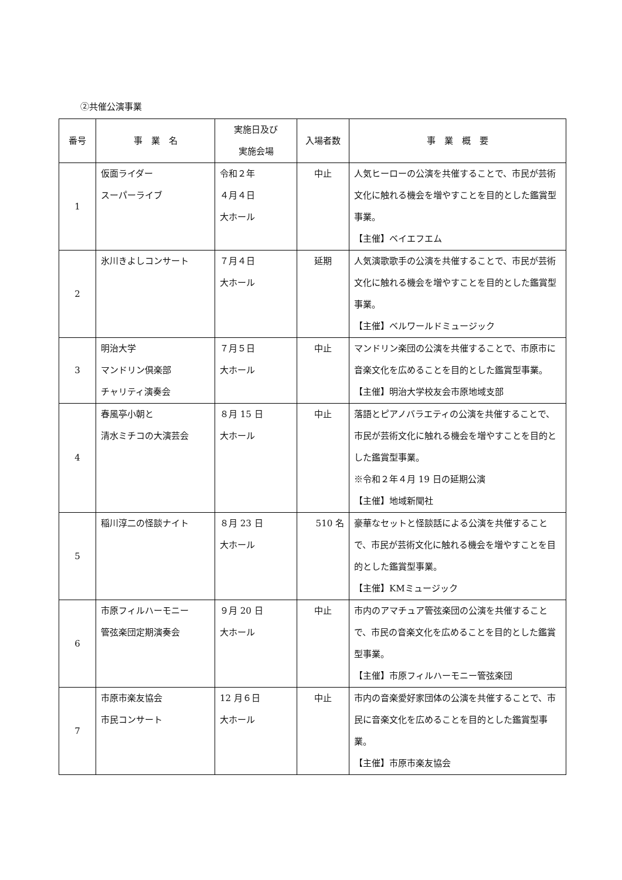②共催公演事業
| 番号 | 事 業 名 | 実施日及び 実施会場 | 入場者数 | 事 業 概 要 |
| --- | --- | --- | --- | --- |
| 1 | 仮面ライダー スーパーライブ | 令和２年 ４月４日 大ホール | 中止 | 人気ヒーローの公演を共催することで、市民が芸術文化に触れる機会を増やすことを目的とした鑑賞型事業。 【主催】ベイエフエム |
| 2 | 氷川きよしコンサート | ７月４日 大ホール | 延期 | 人気演歌歌手の公演を共催することで、市民が芸術文化に触れる機会を増やすことを目的とした鑑賞型事業。 【主催】ベルワールドミュージック |
| 3 | 明治大学 マンドリン倶楽部 チャリティ演奏会 | ７月５日 大ホール | 中止 | マンドリン楽団の公演を共催することで、市原市に音楽文化を広めることを目的とした鑑賞型事業。 【主催】明治大学校友会市原地域支部 |
| 4 | 春風亭小朝と 清水ミチコの大演芸会 | ８月 15 日 大ホール | 中止 | 落語とピアノバラエティの公演を共催することで、市民が芸術文化に触れる機会を増やすことを目的とした鑑賞型事業。 ※令和２年４月 19 日の延期公演 【主催】地域新聞社 |
| 5 | 稲川淳二の怪談ナイト | ８月 23 日 大ホール | 510 名 | 豪華なセットと怪談話による公演を共催することで、市民が芸術文化に触れる機会を増やすことを目的とした鑑賞型事業。 【主催】KMミュージック |
| 6 | 市原フィルハーモニー 管弦楽団定期演奏会 | ９月 20 日 大ホール | 中止 | 市内のアマチュア管弦楽団の公演を共催することで、市民の音楽文化を広めることを目的とした鑑賞型事業。 【主催】市原フィルハーモニー管弦楽団 |
| 7 | 市原市楽友協会 市民コンサート | 12 月６日 大ホール | 中止 | 市内の音楽愛好家団体の公演を共催することで、市民に音楽文化を広めることを目的とした鑑賞型事業。 【主催】市原市楽友協会 |